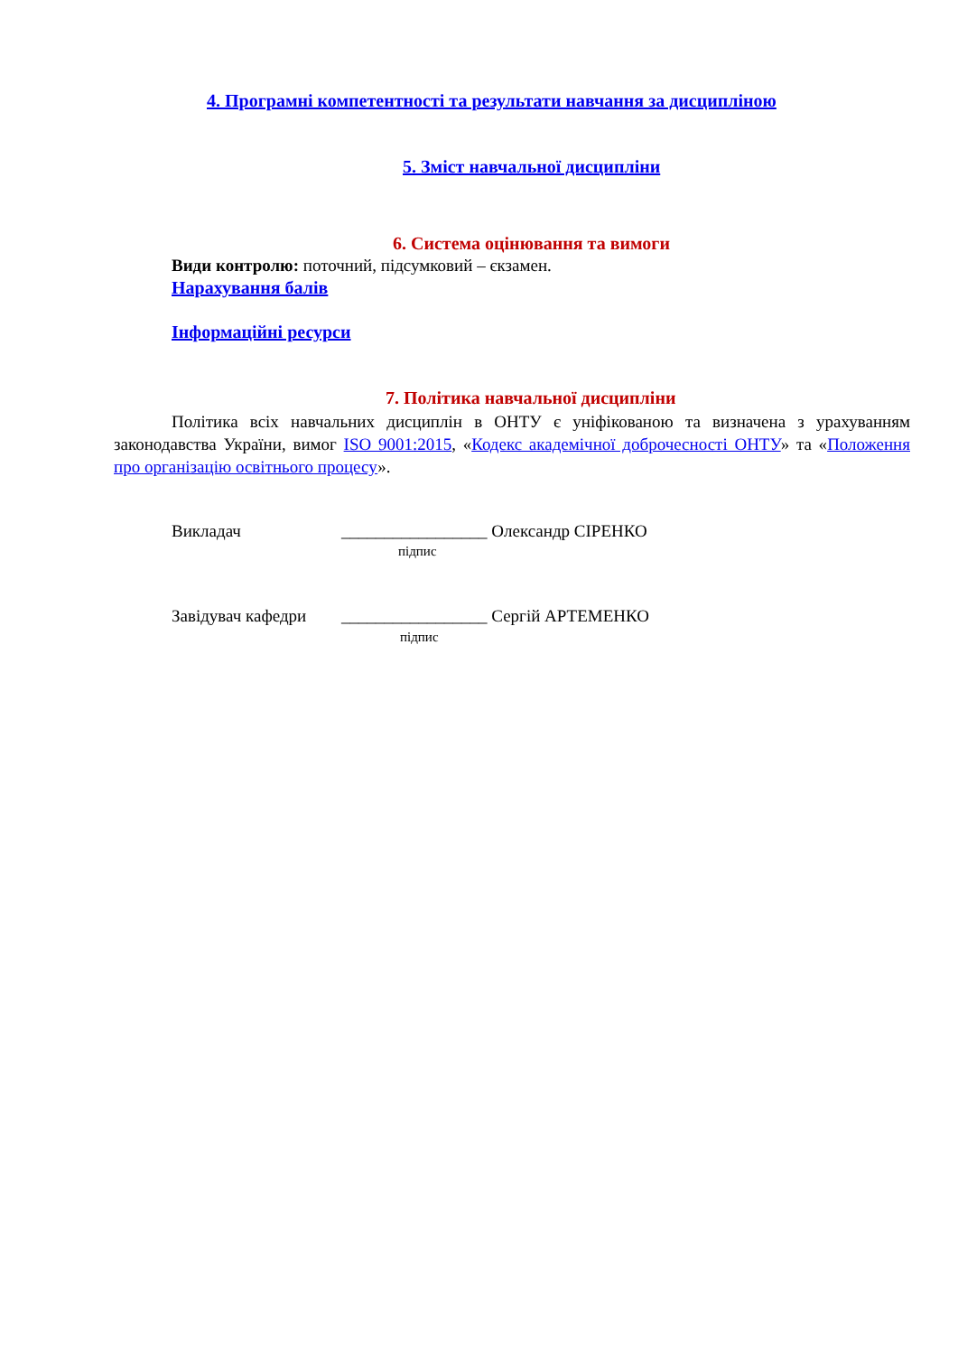4. Програмні компетентності та результати навчання за дисципліною
5. Зміст навчальної дисципліни
6. Система оцінювання та вимоги
Види контролю: поточний, підсумковий – єкзамен.
Нарахування балів
Інформаційні ресурси
7. Політика навчальної дисципліни
Політика всіх навчальних дисциплін в ОНТУ є уніфікованою та визначена з урахуванням законодавства України, вимог ISO 9001:2015, «Кодекс академічної доброчесності ОНТУ» та «Положення про організацію освітнього процесу».
Викладач
_________________ Олександр СІРЕНКО
підпис
Завідувач кафедри
_________________ Сергій АРТЕМЕНКО
підпис